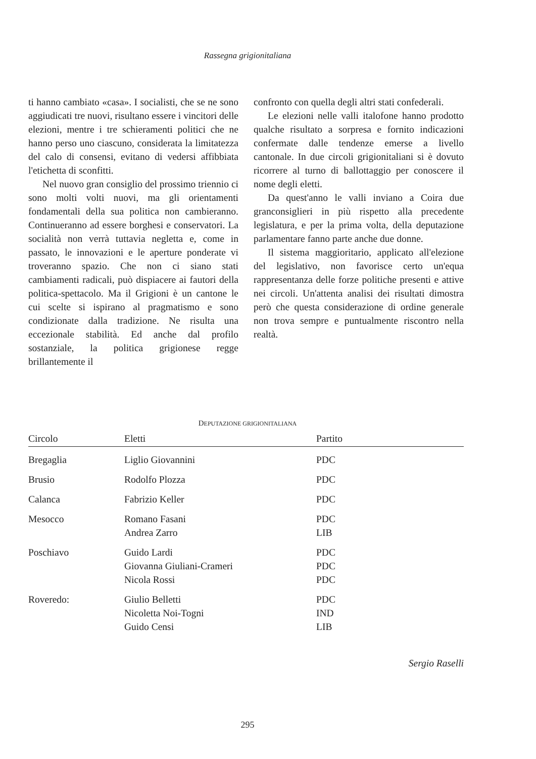Rassegna grigionitaliana
ti hanno cambiato «casa». I socialisti, che se ne sono aggiudicati tre nuovi, risultano essere i vincitori delle elezioni, mentre i tre schieramenti politici che ne hanno perso uno ciascuno, considerata la limitatezza del calo di consensi, evitano di vedersi affibbiata l'etichetta di sconfitti.
Nel nuovo gran consiglio del prossimo triennio ci sono molti volti nuovi, ma gli orientamenti fondamentali della sua politica non cambieranno. Continueranno ad essere borghesi e conservatori. La socialità non verrà tuttavia negletta e, come in passato, le innovazioni e le aperture ponderate vi troveranno spazio. Che non ci siano stati cambiamenti radicali, può dispiacere ai fautori della politica-spettacolo. Ma il Grigioni è un cantone le cui scelte si ispirano al pragmatismo e sono condizionate dalla tradizione. Ne risulta una eccezionale stabilità. Ed anche dal profilo sostanziale, la politica grigionese regge brillantemente il
confronto con quella degli altri stati confederali.
Le elezioni nelle valli italofone hanno prodotto qualche risultato a sorpresa e fornito indicazioni confermate dalle tendenze emerse a livello cantonale. In due circoli grigionitaliani si è dovuto ricorrere al turno di ballottaggio per conoscere il nome degli eletti.
Da quest'anno le valli inviano a Coira due granconsiglieri in più rispetto alla precedente legislatura, e per la prima volta, della deputazione parlamentare fanno parte anche due donne.
Il sistema maggioritario, applicato all'elezione del legislativo, non favorisce certo un'equa rappresentanza delle forze politiche presenti e attive nei circoli. Un'attenta analisi dei risultati dimostra però che questa considerazione di ordine generale non trova sempre e puntualmente riscontro nella realtà.
DEPUTAZIONE GRIGIONITALIANA
| Circolo | Eletti | Partito |
| --- | --- | --- |
| Bregaglia | Liglio Giovannini | PDC |
| Brusio | Rodolfo Plozza | PDC |
| Calanca | Fabrizio Keller | PDC |
| Mesocco | Romano Fasani | PDC |
| | Andrea Zarro | LIB |
| Poschiavo | Guido Lardi | PDC |
| | Giovanna Giuliani-Crameri | PDC |
| | Nicola Rossi | PDC |
| Roveredo: | Giulio Belletti | PDC |
| | Nicoletta Noi-Togni | IND |
| | Guido Censi | LIB |
Sergio Raselli
295